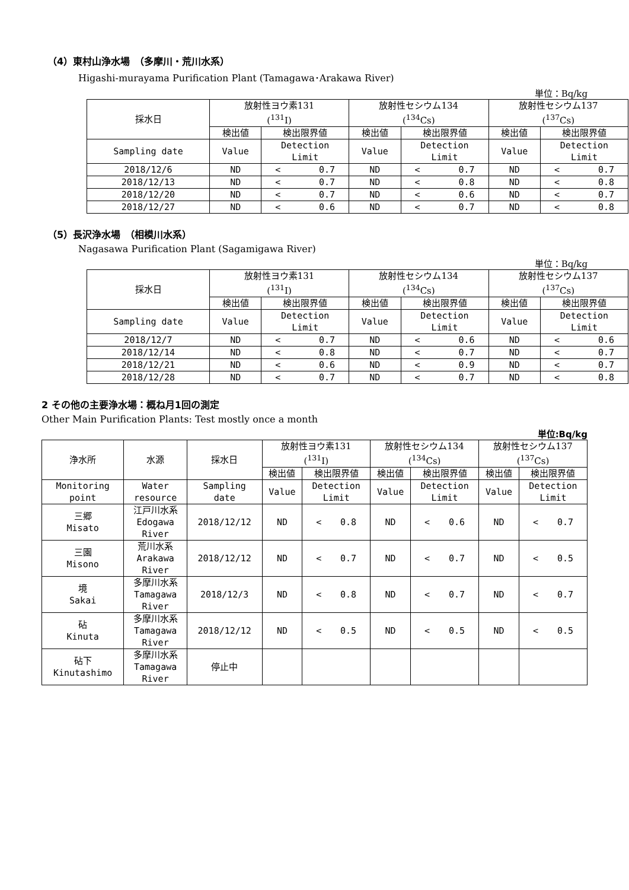（4）東村山浄水場　（多摩川・荒川水系）
Higashi-murayama Purification Plant (Tamagawa･Arakawa River)
単位：Bq/kg
| 採水日 | 放射性ヨウ素131 (<sup>131</sup>I) | | 放射性セシウム134 (<sup>134</sup>Cs) | | 放射性セシウム137 (<sup>137</sup>Cs) | |
| --- | --- | --- | --- | --- | --- | --- |
| | 検出値 | 検出限界値 | 検出値 | 検出限界値 | 検出値 | 検出限界値 |
| Sampling date | Value | Detection Limit | Value | Detection Limit | Value | Detection Limit |
| 2018/12/6 | ND | < 0.7 | ND | < 0.7 | ND | < 0.7 |
| 2018/12/13 | ND | < 0.7 | ND | < 0.8 | ND | < 0.8 |
| 2018/12/20 | ND | < 0.7 | ND | < 0.6 | ND | < 0.7 |
| 2018/12/27 | ND | < 0.6 | ND | < 0.7 | ND | < 0.8 |
（5）長沢浄水場　（相模川水系）
Nagasawa Purification Plant (Sagamigawa River)
単位：Bq/kg
| 採水日 | 放射性ヨウ素131 (<sup>131</sup>I) | | 放射性セシウム134 (<sup>134</sup>Cs) | | 放射性セシウム137 (<sup>137</sup>Cs) | |
| --- | --- | --- | --- | --- | --- | --- |
| | 検出値 | 検出限界値 | 検出値 | 検出限界値 | 検出値 | 検出限界値 |
| Sampling date | Value | Detection Limit | Value | Detection Limit | Value | Detection Limit |
| 2018/12/7 | ND | < 0.7 | ND | < 0.6 | ND | < 0.6 |
| 2018/12/14 | ND | < 0.8 | ND | < 0.7 | ND | < 0.7 |
| 2018/12/21 | ND | < 0.6 | ND | < 0.9 | ND | < 0.7 |
| 2018/12/28 | ND | < 0.7 | ND | < 0.7 | ND | < 0.8 |
2 その他の主要浄水場：概ね月1回の測定
Other Main Purification Plants: Test mostly once a month
単位:Bq/kg
| 浄水所 | 水源 | 採水日 | 放射性ヨウ素131 (<sup>131</sup>I) | | 放射性セシウム134 (<sup>134</sup>Cs) | | 放射性セシウム137 (<sup>137</sup>Cs) | |
| --- | --- | --- | --- | --- | --- | --- | --- | --- |
| | | | 検出値 | 検出限界値 | 検出値 | 検出限界値 | 検出値 | 検出限界値 |
| Monitoring point | Water resource | Sampling date | Value | Detection Limit | Value | Detection Limit | Value | Detection Limit |
| 三郷 Misato | 江戸川水系 Edogawa River | 2018/12/12 | ND | < 0.8 | ND | < 0.6 | ND | < 0.7 |
| 三園 Misono | 荒川水系 Arakawa River | 2018/12/12 | ND | < 0.7 | ND | < 0.7 | ND | < 0.5 |
| 境 Sakai | 多摩川水系 Tamagawa River | 2018/12/3 | ND | < 0.8 | ND | < 0.7 | ND | < 0.7 |
| 砧 Kinuta | 多摩川水系 Tamagawa River | 2018/12/12 | ND | < 0.5 | ND | < 0.5 | ND | < 0.5 |
| 砧下 Kinutashimo | 多摩川水系 Tamagawa River | 停止中 | | | | | | |